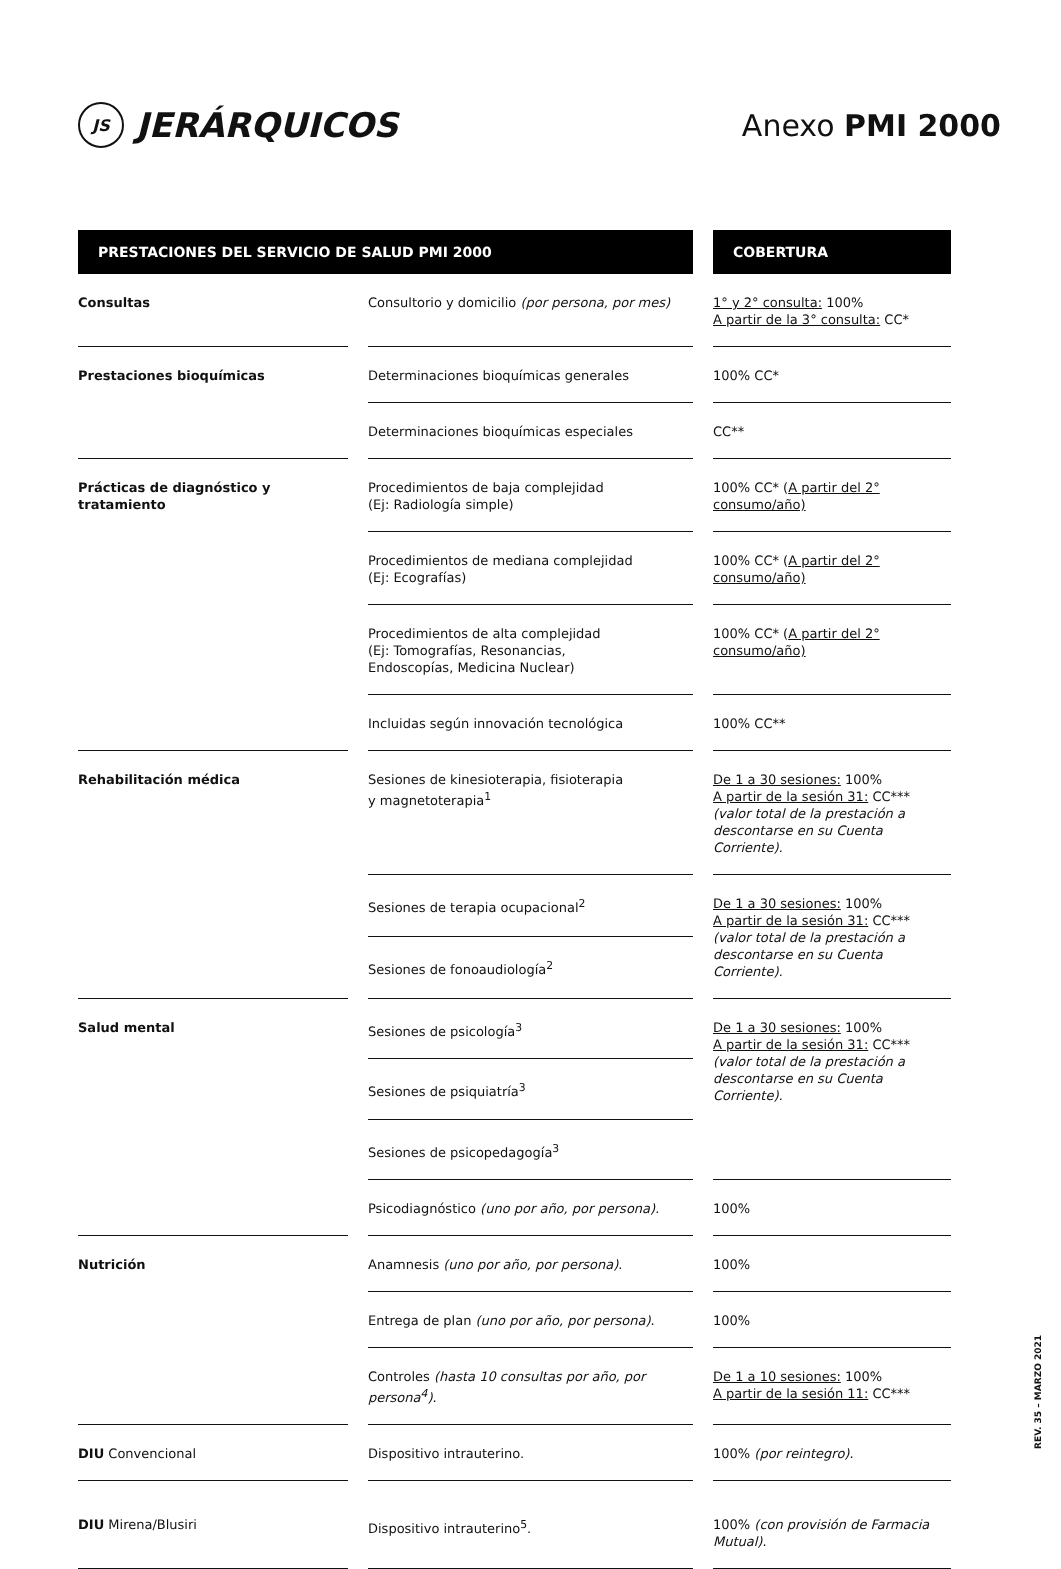JS JERÁRQUICOS Anexo PMI 2000
| PRESTACIONES DEL SERVICIO DE SALUD PMI 2000 | | COBERTURA |
| --- | --- | --- |
| Consultas | Consultorio y domicilio (por persona, por mes) | 1° y 2° consulta: 100% A partir de la 3° consulta: CC* |
| Prestaciones bioquímicas | Determinaciones bioquímicas generales | 100% CC* |
| | Determinaciones bioquímicas especiales | CC** |
| Prácticas de diagnóstico y tratamiento | Procedimientos de baja complejidad (Ej: Radiología simple) | 100% CC* ( A partir del 2° consumo/año) |
| | Procedimientos de mediana complejidad (Ej: Ecografías) | 100% CC* ( A partir del 2° consumo/año) |
| | Procedimientos de alta complejidad (Ej: Tomografías, Resonancias, Endoscopías, Medicina Nuclear) | 100% CC* ( A partir del 2° consumo/año) |
| | Incluidas según innovación tecnológica | 100% CC** |
| Rehabilitación médica | Sesiones de kinesioterapia, fisioterapia y magnetoterapia<sup>1</sup> | De 1 a 30 sesiones: 100% A partir de la sesión 31: CC*** (valor total de la prestación a descontarse en su Cuenta Corriente). |
| | Sesiones de terapia ocupacional<sup>2</sup> | De 1 a 30 sesiones: 100% A partir de la sesión 31: CC*** (valor total de la prestación a descontarse en su Cuenta Corriente). |
| | Sesiones de fonoaudiología<sup>2</sup> | |
| Salud mental | Sesiones de psicología<sup>3</sup> | De 1 a 30 sesiones: 100% A partir de la sesión 31: CC*** (valor total de la prestación a descontarse en su Cuenta Corriente). |
| | Sesiones de psiquiatría<sup>3</sup> | |
| | Sesiones de psicopedagogía<sup>3</sup> | |
| | Psicodiagnóstico (uno por año, por persona) . | 100% |
| Nutrición | Anamnesis (uno por año, por persona) . | 100% |
| | Entrega de plan (uno por año, por persona) . | 100% |
| | Controles (hasta 10 consultas por año, por persona<sup>4</sup>) . | De 1 a 10 sesiones: 100% A partir de la sesión 11: CC*** |
| DIU Convencional | Dispositivo intrauterino. | 100% (por reintegro) . |
| DIU Mirena/Blusiri | Dispositivo intrauterino<sup>5</sup>. | 100% (con provisión de Farmacia Mutual) . |
REV. 35 – MARZO 2021